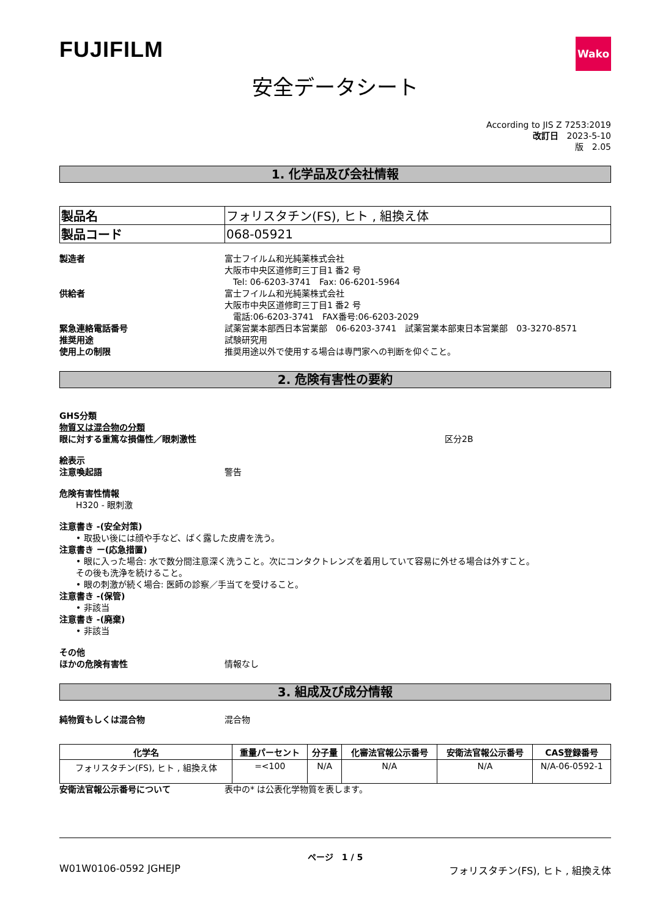FUJIFILM
Wako
安全データシート
According to JIS Z 7253:2019
改訂日　2023-5-10
版　2.05
1. 化学品及び会社情報
| 製品名 | フォリスタチン(FS), ヒト , 組換え体 |
| 製品コード | 068-05921 |
製造者 富士フイルム和光純薬株式会社
大阪市中央区道修町三丁目1 番2 号
　Tel: 06-6203-3741　Fax: 06-6201-5964
供給者 富士フイルム和光純薬株式会社
大阪市中央区道修町三丁目1 番2 号
　電話:06-6203-3741　FAX番号:06-6203-2029
緊急連絡電話番号 試薬営業本部西日本営業部　06-6203-3741　試薬営業本部東日本営業部　03-3270-8571
推奨用途 試験研究用
使用上の制限 推奨用途以外で使用する場合は専門家への判断を仰ぐこと。
2. 危険有害性の要約
GHS分類
物質又は混合物の分類
眼に対する重篤な損傷性／眼刺激性 区分2B
絵表示
注意喚起語 警告
危険有害性情報
H320 - 眼刺激
注意書き -(安全対策)
• 取扱い後には顔や手など、ばく露した皮膚を洗う。
注意書き ー(応急措置)
• 眼に入った場合: 水で数分間注意深く洗うこと。次にコンタクトレンズを着用していて容易に外せる場合は外すこと。
その後も洗浄を続けること。
• 眼の刺激が続く場合: 医師の診察／手当てを受けること。
注意書き -(保管)
• 非該当
注意書き -(廃棄)
• 非該当
その他
ほかの危険有害性 情報なし
3. 組成及び成分情報
純物質もしくは混合物 混合物
| 化学名 | 重量パーセント | 分子量 | 化審法官報公示番号 | 安衛法官報公示番号 | CAS登録番号 |
| --- | --- | --- | --- | --- | --- |
| フォリスタチン(FS), ヒト , 組換え体 | =<100 | N/A | N/A | N/A | N/A-06-0592-1 |
安衛法官報公示番号について 表中の* は公表化学物質を表します。
ページ　1 / 5
W01W0106-0592 JGHEJP フォリスタチン(FS), ヒト , 組換え体